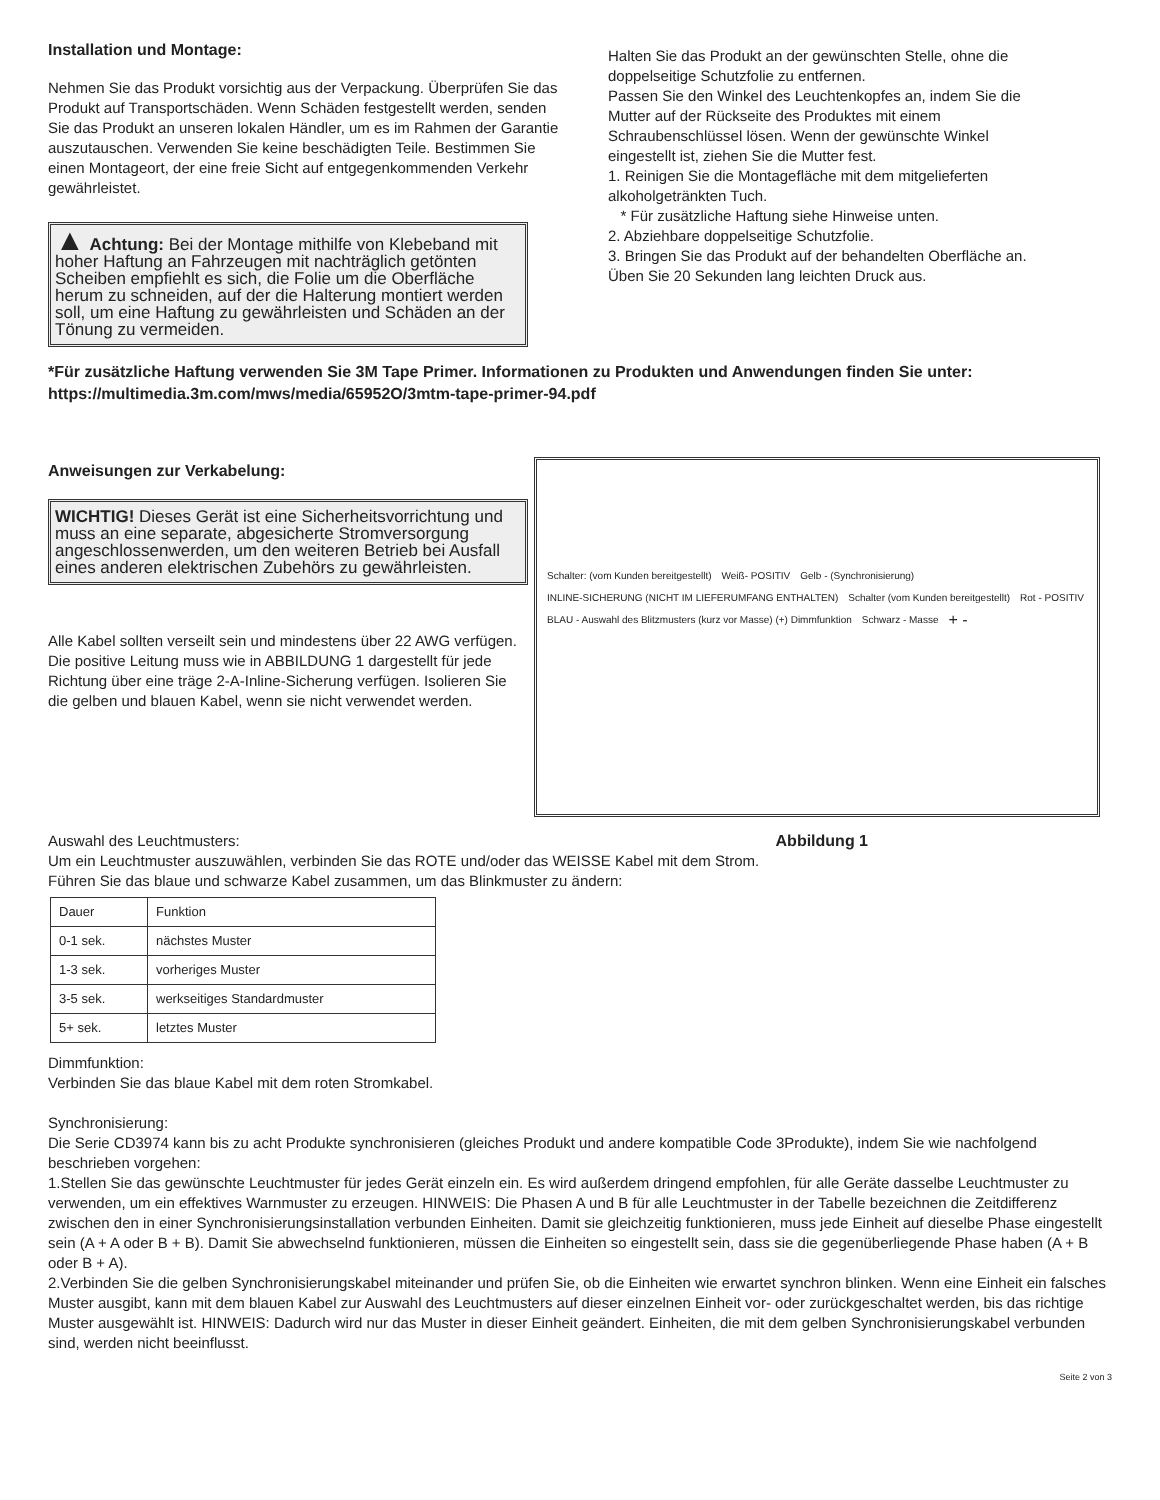Installation und Montage:
Nehmen Sie das Produkt vorsichtig aus der Verpackung. Überprüfen Sie das Produkt auf Transportschäden. Wenn Schäden festgestellt werden, senden Sie das Produkt an unseren lokalen Händler, um es im Rahmen der Garantie auszutauschen. Verwenden Sie keine beschädigten Teile. Bestimmen Sie einen Montageort, der eine freie Sicht auf entgegenkommenden Verkehr gewährleistet.
▲ Achtung: Bei der Montage mithilfe von Klebeband mit hoher Haftung an Fahrzeugen mit nachträglich getönten Scheiben empfiehlt es sich, die Folie um die Oberfläche herum zu schneiden, auf der die Halterung montiert werden soll, um eine Haftung zu gewährleisten und Schäden an der Tönung zu vermeiden.
Halten Sie das Produkt an der gewünschten Stelle, ohne die doppelseitige Schutzfolie zu entfernen.
Passen Sie den Winkel des Leuchtenkopfes an, indem Sie die Mutter auf der Rückseite des Produktes mit einem Schraubenschlüssel lösen. Wenn der gewünschte Winkel eingestellt ist, ziehen Sie die Mutter fest.
1. Reinigen Sie die Montagefläche mit dem mitgelieferten alkoholgetränkten Tuch.
* Für zusätzliche Haftung siehe Hinweise unten.
2. Abziehbare doppelseitige Schutzfolie.
3. Bringen Sie das Produkt auf der behandelten Oberfläche an. Üben Sie 20 Sekunden lang leichten Druck aus.
*Für zusätzliche Haftung verwenden Sie 3M Tape Primer. Informationen zu Produkten und Anwendungen finden Sie unter: https://multimedia.3m.com/mws/media/65952O/3mtm-tape-primer-94.pdf
Anweisungen zur Verkabelung:
WICHTIG! Dieses Gerät ist eine Sicherheitsvorrichtung und muss an eine separate, abgesicherte Stromversorgung angeschlossenwerden, um den weiteren Betrieb bei Ausfall eines anderen elektrischen Zubehörs zu gewährleisten.
Alle Kabel sollten verseilt sein und mindestens über 22 AWG verfügen. Die positive Leitung muss wie in ABBILDUNG 1 dargestellt für jede Richtung über eine träge 2-A-Inline-Sicherung verfügen. Isolieren Sie die gelben und blauen Kabel, wenn sie nicht verwendet werden.
Schalter: (vom Kunden bereitgestellt) Weiß- POSITIV Gelb - (Synchronisierung) INLINE-SICHERUNG (NICHT IM LIEFERUMFANG ENTHALTEN) Schalter (vom Kunden bereitgestellt) Rot - POSITIV BLAU - Auswahl des Blitzmusters (kurz vor Masse) (+) Dimmfunktion Schwarz - Masse + -
Auswahl des Leuchtmusters: Abbildung 1
Um ein Leuchtmuster auszuwählen, verbinden Sie das ROTE und/oder das WEISSE Kabel mit dem Strom.
Führen Sie das blaue und schwarze Kabel zusammen, um das Blinkmuster zu ändern:
| Dauer | Funktion |
| 0-1 sek. | nächstes Muster |
| 1-3 sek. | vorheriges Muster |
| 3-5 sek. | werkseitiges Standardmuster |
| 5+ sek. | letztes Muster |
Dimmfunktion:
Verbinden Sie das blaue Kabel mit dem roten Stromkabel.
Synchronisierung:
Die Serie CD3974 kann bis zu acht Produkte synchronisieren (gleiches Produkt und andere kompatible Code 3Produkte), indem Sie wie nachfolgend beschrieben vorgehen:
1.Stellen Sie das gewünschte Leuchtmuster für jedes Gerät einzeln ein. Es wird außerdem dringend empfohlen, für alle Geräte dasselbe Leuchtmuster zu verwenden, um ein effektives Warnmuster zu erzeugen. HINWEIS: Die Phasen A und B für alle Leuchtmuster in der Tabelle bezeichnen die Zeitdifferenz zwischen den in einer Synchronisierungsinstallation verbunden Einheiten. Damit sie gleichzeitig funktionieren, muss jede Einheit auf dieselbe Phase eingestellt sein (A + A oder B + B). Damit Sie abwechselnd funktionieren, müssen die Einheiten so eingestellt sein, dass sie die gegenüberliegende Phase haben (A + B oder B + A).
2.Verbinden Sie die gelben Synchronisierungskabel miteinander und prüfen Sie, ob die Einheiten wie erwartet synchron blinken. Wenn eine Einheit ein falsches Muster ausgibt, kann mit dem blauen Kabel zur Auswahl des Leuchtmusters auf dieser einzelnen Einheit vor- oder zurückgeschaltet werden, bis das richtige Muster ausgewählt ist. HINWEIS: Dadurch wird nur das Muster in dieser Einheit geändert. Einheiten, die mit dem gelben Synchronisierungskabel verbunden sind, werden nicht beeinflusst.
Seite 2 von 3